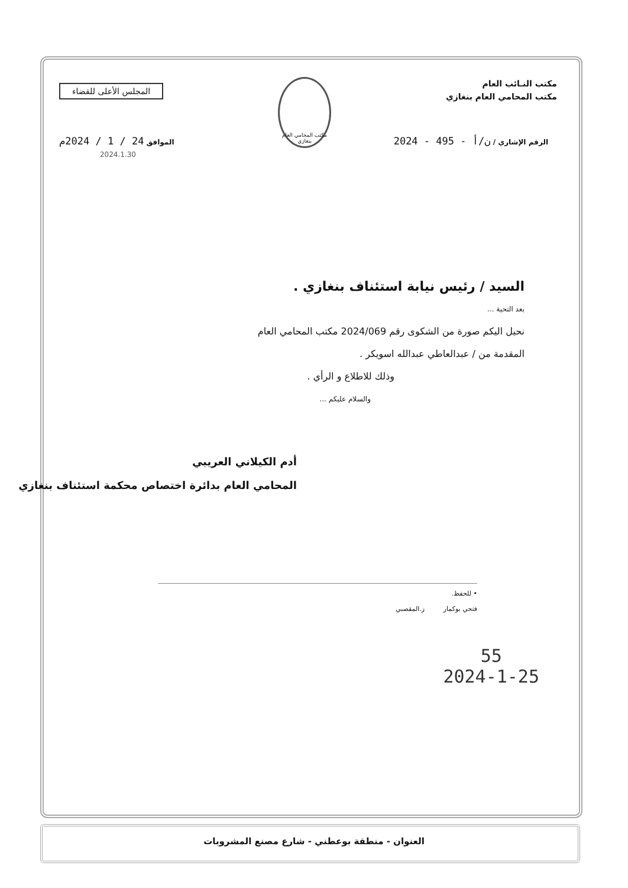مكتب النـائب العام
مكتب المحامي العام بنغازي
مكتب المحامي العام بنغازي
المجلس الأعلى للقضاء
الرقم الإشاري / ن/أ - 495 - 2024
الموافق 24 / 1 / 2024م
السيد / رئيس نيابة استئناف بنغازي .
بعد التحية ...
نحيل اليكم صورة من الشكوى رقم 2024/069 مكتب المحامي العام
المقدمة من / عبدالعاطي عبدالله اسويكر .
وذلك للاطلاع و الرأي .
والسلام عليكم ...
أدم الكيلاني العريبي
المحامي العام بدائرة اختصاص محكمة استئناف بنغازي
• للحفظ.
فتحي بوكمار ز.المقصبي
55
2024-1-25
2024.1.30
العنوان - منطقة بوعطني - شارع مصنع المشروبات